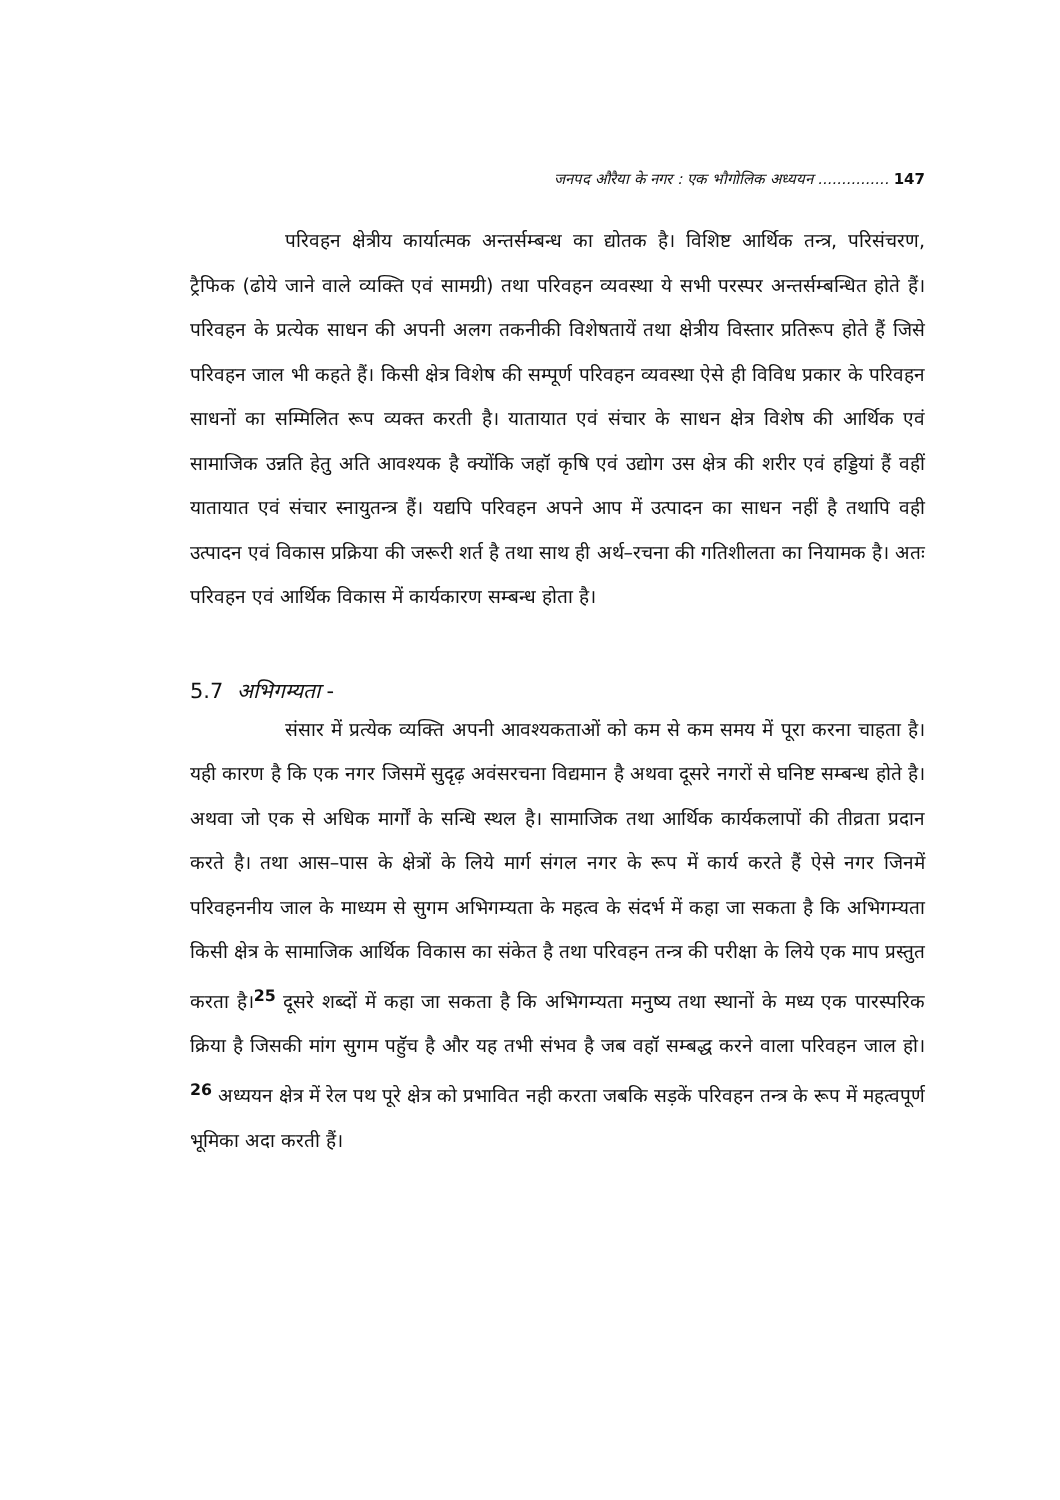जनपद औरैया के नगर : एक भौगोलिक अध्ययन ............... 147
परिवहन क्षेत्रीय कार्यात्मक अन्तर्सम्बन्ध का द्योतक है। विशिष्ट आर्थिक तन्त्र, परिसंचरण, ट्रैफिक (ढोये जाने वाले व्यक्ति एवं सामग्री) तथा परिवहन व्यवस्था ये सभी परस्पर अन्तर्सम्बन्धित होते हैं। परिवहन के प्रत्येक साधन की अपनी अलग तकनीकी विशेषतायें तथा क्षेत्रीय विस्तार प्रतिरूप होते हैं जिसे परिवहन जाल भी कहते हैं। किसी क्षेत्र विशेष की सम्पूर्ण परिवहन व्यवस्था ऐसे ही विविध प्रकार के परिवहन साधनों का सम्मिलित रूप व्यक्त करती है। यातायात एवं संचार के साधन क्षेत्र विशेष की आर्थिक एवं सामाजिक उन्नति हेतु अति आवश्यक है क्योंकि जहॉ कृषि एवं उद्योग उस क्षेत्र की शरीर एवं हड्डियां हैं वहीं यातायात एवं संचार स्नायुतन्त्र हैं। यद्यपि परिवहन अपने आप में उत्पादन का साधन नहीं है तथापि वही उत्पादन एवं विकास प्रक्रिया की जरूरी शर्त है तथा साथ ही अर्थ–रचना की गतिशीलता का नियामक है। अतः परिवहन एवं आर्थिक विकास में कार्यकारण सम्बन्ध होता है।
5.7 अभिगम्यता -
संसार में प्रत्येक व्यक्ति अपनी आवश्यकताओं को कम से कम समय में पूरा करना चाहता है। यही कारण है कि एक नगर जिसमें सुदृढ़ अवंसरचना विद्यमान है अथवा दूसरे नगरों से घनिष्ट सम्बन्ध होते है। अथवा जो एक से अधिक मार्गों के सन्धि स्थल है। सामाजिक तथा आर्थिक कार्यकलापों की तीव्रता प्रदान करते है। तथा आस–पास के क्षेत्रों के लिये मार्ग संगल नगर के रूप में कार्य करते हैं ऐसे नगर जिनमें परिवहननीय जाल के माध्यम से सुगम अभिगम्यता के महत्व के संदर्भ में कहा जा सकता है कि अभिगम्यता किसी क्षेत्र के सामाजिक आर्थिक विकास का संकेत है तथा परिवहन तन्त्र की परीक्षा के लिये एक माप प्रस्तुत करता है।<sup>25</sup> दूसरे शब्दों में कहा जा सकता है कि अभिगम्यता मनुष्य तथा स्थानों के मध्य एक पारस्परिक क्रिया है जिसकी मांग सुगम पहुॅच है और यह तभी संभव है जब वहॉ सम्बद्ध करने वाला परिवहन जाल हो।<sup>26</sup> अध्ययन क्षेत्र में रेल पथ पूरे क्षेत्र को प्रभावित नही करता जबकि सड़कें परिवहन तन्त्र के रूप में महत्वपूर्ण भूमिका अदा करती हैं।